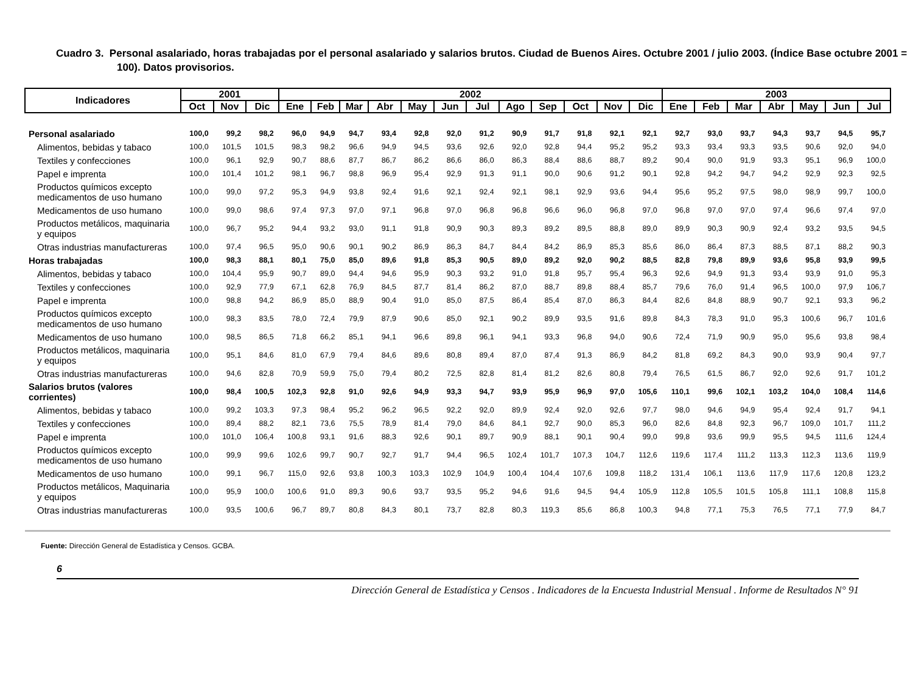Cuadro 3. Personal asalariado, horas trabajadas por el personal asalariado y salarios brutos. Ciudad de Buenos Aires. Octubre 2001 / julio 2003. (Índice Base octubre 2001 = 100). Datos provisorios.
| Indicadores | 2001 | | | 2002 | | | | | | | | | | | | 2003 | | | | | | |
| --- | --- | --- | --- | --- | --- | --- | --- | --- | --- | --- | --- | --- | --- | --- | --- | --- | --- | --- | --- | --- | --- | --- |
| | Oct | Nov | Dic | Ene | Feb | Mar | Abr | May | Jun | Jul | Ago | Sep | Oct | Nov | Dic | Ene | Feb | Mar | Abr | May | Jun | Jul |
| Personal asalariado | 100,0 | 99,2 | 98,2 | 96,0 | 94,9 | 94,7 | 93,4 | 92,8 | 92,0 | 91,2 | 90,9 | 91,7 | 91,8 | 92,1 | 92,1 | 92,7 | 93,0 | 93,7 | 94,3 | 93,7 | 94,5 | 95,7 |
| Alimentos, bebidas y tabaco | 100,0 | 101,5 | 101,5 | 98,3 | 98,2 | 96,6 | 94,9 | 94,5 | 93,6 | 92,6 | 92,0 | 92,8 | 94,4 | 95,2 | 95,2 | 93,3 | 93,4 | 93,3 | 93,5 | 90,6 | 92,0 | 94,0 |
| Textiles y confecciones | 100,0 | 96,1 | 92,9 | 90,7 | 88,6 | 87,7 | 86,7 | 86,2 | 86,6 | 86,0 | 86,3 | 88,4 | 88,6 | 88,7 | 89,2 | 90,4 | 90,0 | 91,9 | 93,3 | 95,1 | 96,9 | 100,0 |
| Papel e imprenta | 100,0 | 101,4 | 101,2 | 98,1 | 96,7 | 98,8 | 96,9 | 95,4 | 92,9 | 91,3 | 91,1 | 90,0 | 90,6 | 91,2 | 90,1 | 92,8 | 94,2 | 94,7 | 94,2 | 92,9 | 92,3 | 92,5 |
| Productos químicos excepto medicamentos de uso humano | 100,0 | 99,0 | 97,2 | 95,3 | 94,9 | 93,8 | 92,4 | 91,6 | 92,1 | 92,4 | 92,1 | 98,1 | 92,9 | 93,6 | 94,4 | 95,6 | 95,2 | 97,5 | 98,0 | 98,9 | 99,7 | 100,0 |
| Medicamentos de uso humano | 100,0 | 99,0 | 98,6 | 97,4 | 97,3 | 97,0 | 97,1 | 96,8 | 97,0 | 96,8 | 96,8 | 96,6 | 96,0 | 96,8 | 97,0 | 96,8 | 97,0 | 97,0 | 97,4 | 96,6 | 97,4 | 97,0 |
| Productos metálicos, maquinaria y equipos | 100,0 | 96,7 | 95,2 | 94,4 | 93,2 | 93,0 | 91,1 | 91,8 | 90,9 | 90,3 | 89,3 | 89,2 | 89,5 | 88,8 | 89,0 | 89,9 | 90,3 | 90,9 | 92,4 | 93,2 | 93,5 | 94,5 |
| Otras industrias manufactureras | 100,0 | 97,4 | 96,5 | 95,0 | 90,6 | 90,1 | 90,2 | 86,9 | 86,3 | 84,7 | 84,4 | 84,2 | 86,9 | 85,3 | 85,6 | 86,0 | 86,4 | 87,3 | 88,5 | 87,1 | 88,2 | 90,3 |
| Horas trabajadas | 100,0 | 98,3 | 88,1 | 80,1 | 75,0 | 85,0 | 89,6 | 91,8 | 85,3 | 90,5 | 89,0 | 89,2 | 92,0 | 90,2 | 88,5 | 82,8 | 79,8 | 89,9 | 93,6 | 95,8 | 93,9 | 99,5 |
| Alimentos, bebidas y tabaco | 100,0 | 104,4 | 95,9 | 90,7 | 89,0 | 94,4 | 94,6 | 95,9 | 90,3 | 93,2 | 91,0 | 91,8 | 95,7 | 95,4 | 96,3 | 92,6 | 94,9 | 91,3 | 93,4 | 93,9 | 91,0 | 95,3 |
| Textiles y confecciones | 100,0 | 92,9 | 77,9 | 67,1 | 62,8 | 76,9 | 84,5 | 87,7 | 81,4 | 86,2 | 87,0 | 88,7 | 89,8 | 88,4 | 85,7 | 79,6 | 76,0 | 91,4 | 96,5 | 100,0 | 97,9 | 106,7 |
| Papel e imprenta | 100,0 | 98,8 | 94,2 | 86,9 | 85,0 | 88,9 | 90,4 | 91,0 | 85,0 | 87,5 | 86,4 | 85,4 | 87,0 | 86,3 | 84,4 | 82,6 | 84,8 | 88,9 | 90,7 | 92,1 | 93,3 | 96,2 |
| Productos químicos excepto medicamentos de uso humano | 100,0 | 98,3 | 83,5 | 78,0 | 72,4 | 79,9 | 87,9 | 90,6 | 85,0 | 92,1 | 90,2 | 89,9 | 93,5 | 91,6 | 89,8 | 84,3 | 78,3 | 91,0 | 95,3 | 100,6 | 96,7 | 101,6 |
| Medicamentos de uso humano | 100,0 | 98,5 | 86,5 | 71,8 | 66,2 | 85,1 | 94,1 | 96,6 | 89,8 | 96,1 | 94,1 | 93,3 | 96,8 | 94,0 | 90,6 | 72,4 | 71,9 | 90,9 | 95,0 | 95,6 | 93,8 | 98,4 |
| Productos metálicos, maquinaria y equipos | 100,0 | 95,1 | 84,6 | 81,0 | 67,9 | 79,4 | 84,6 | 89,6 | 80,8 | 89,4 | 87,0 | 87,4 | 91,3 | 86,9 | 84,2 | 81,8 | 69,2 | 84,3 | 90,0 | 93,9 | 90,4 | 97,7 |
| Otras industrias manufactureras | 100,0 | 94,6 | 82,8 | 70,9 | 59,9 | 75,0 | 79,4 | 80,2 | 72,5 | 82,8 | 81,4 | 81,2 | 82,6 | 80,8 | 79,4 | 76,5 | 61,5 | 86,7 | 92,0 | 92,6 | 91,7 | 101,2 |
| Salarios brutos (valores corrientes) | 100,0 | 98,4 | 100,5 | 102,3 | 92,8 | 91,0 | 92,6 | 94,9 | 93,3 | 94,7 | 93,9 | 95,9 | 96,9 | 97,0 | 105,6 | 110,1 | 99,6 | 102,1 | 103,2 | 104,0 | 108,4 | 114,6 |
| Alimentos, bebidas y tabaco | 100,0 | 99,2 | 103,3 | 97,3 | 98,4 | 95,2 | 96,2 | 96,5 | 92,2 | 92,0 | 89,9 | 92,4 | 92,0 | 92,6 | 97,7 | 98,0 | 94,6 | 94,9 | 95,4 | 92,4 | 91,7 | 94,1 |
| Textiles y confecciones | 100,0 | 89,4 | 88,2 | 82,1 | 73,6 | 75,5 | 78,9 | 81,4 | 79,0 | 84,6 | 84,1 | 92,7 | 90,0 | 85,3 | 96,0 | 82,6 | 84,8 | 92,3 | 96,7 | 109,0 | 101,7 | 111,2 |
| Papel e imprenta | 100,0 | 101,0 | 106,4 | 100,8 | 93,1 | 91,6 | 88,3 | 92,6 | 90,1 | 89,7 | 90,9 | 88,1 | 90,1 | 90,4 | 99,0 | 99,8 | 93,6 | 99,9 | 95,5 | 94,5 | 111,6 | 124,4 |
| Productos químicos excepto medicamentos de uso humano | 100,0 | 99,9 | 99,6 | 102,6 | 99,7 | 90,7 | 92,7 | 91,7 | 94,4 | 96,5 | 102,4 | 101,7 | 107,3 | 104,7 | 112,6 | 119,6 | 117,4 | 111,2 | 113,3 | 112,3 | 113,6 | 119,9 |
| Medicamentos de uso humano | 100,0 | 99,1 | 96,7 | 115,0 | 92,6 | 93,8 | 100,3 | 103,3 | 102,9 | 104,9 | 100,4 | 104,4 | 107,6 | 109,8 | 118,2 | 131,4 | 106,1 | 113,6 | 117,9 | 117,6 | 120,8 | 123,2 |
| Productos metálicos, Maquinaria y equipos | 100,0 | 95,9 | 100,0 | 100,6 | 91,0 | 89,3 | 90,6 | 93,7 | 93,5 | 95,2 | 94,6 | 91,6 | 94,5 | 94,4 | 105,9 | 112,8 | 105,5 | 101,5 | 105,8 | 111,1 | 108,8 | 115,8 |
| Otras industrias manufactureras | 100,0 | 93,5 | 100,6 | 96,7 | 89,7 | 80,8 | 84,3 | 80,1 | 73,7 | 82,8 | 80,3 | 119,3 | 85,6 | 86,8 | 100,3 | 94,8 | 77,1 | 75,3 | 76,5 | 77,1 | 77,9 | 84,7 |
Fuente: Dirección General de Estadística y Censos. GCBA.
6
Dirección General de Estadística y Censos . Indicadores de la Encuesta Industrial Mensual . Informe de Resultados N° 91